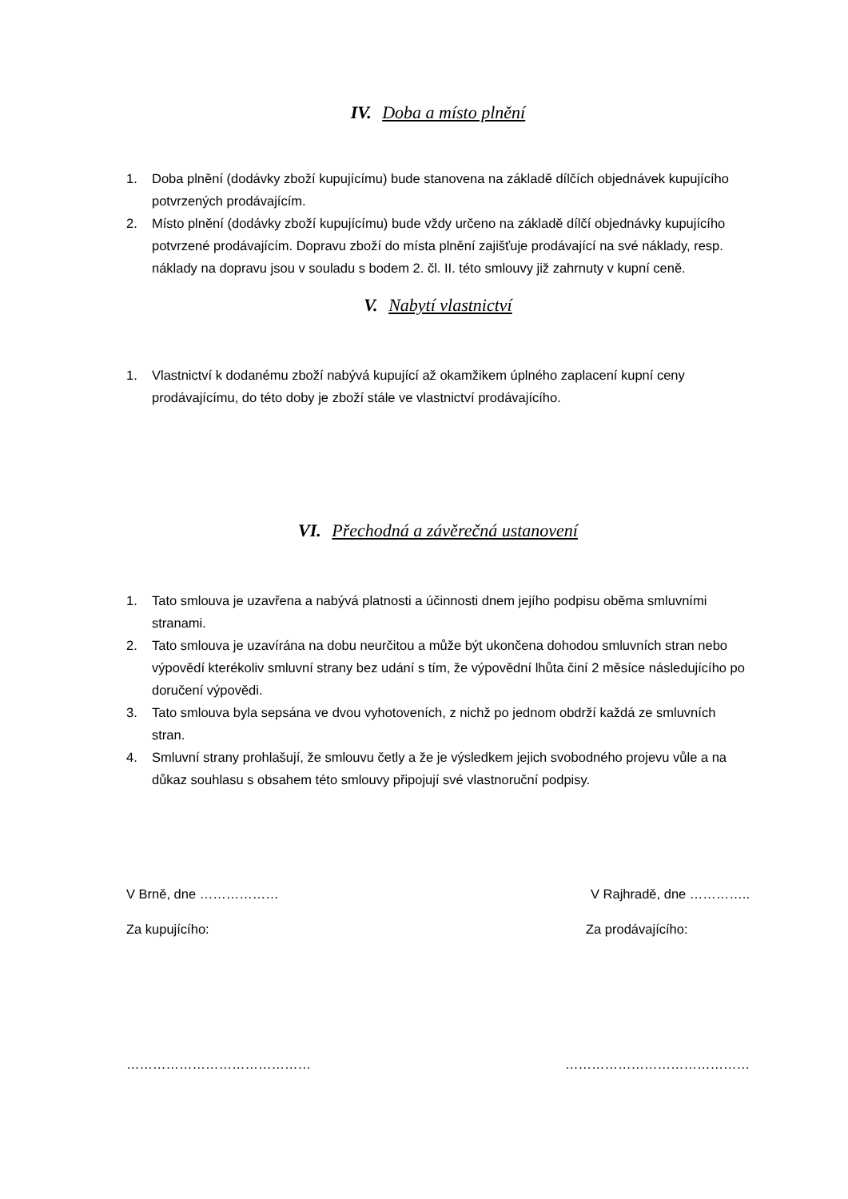IV. Doba a místo plnění
1. Doba plnění (dodávky zboží kupujícímu) bude stanovena na základě dílčích objednávek kupujícího potvrzených prodávajícím.
2. Místo plnění (dodávky zboží kupujícímu) bude vždy určeno na základě dílčí objednávky kupujícího potvrzené prodávajícím. Dopravu zboží do místa plnění zajišťuje prodávající na své náklady, resp. náklady na dopravu jsou v souladu s bodem 2. čl. II. této smlouvy již zahrnuty v kupní ceně.
V. Nabytí vlastnictví
1. Vlastnictví k dodanému zboží nabývá kupující až okamžikem úplného zaplacení kupní ceny prodávajícímu, do této doby je zboží stále ve vlastnictví prodávajícího.
VI. Přechodná a závěrečná ustanovení
1. Tato smlouva je uzavřena a nabývá platnosti a účinnosti dnem jejího podpisu oběma smluvními stranami.
2. Tato smlouva je uzavírána na dobu neurčitou a může být ukončena dohodou smluvních stran nebo výpovědí kterékoliv smluvní strany bez udání s tím, že výpovědní lhůta činí 2 měsíce následujícího po doručení výpovědi.
3. Tato smlouva byla sepsána ve dvou vyhotoveních, z nichž po jednom obdrží každá ze smluvních stran.
4. Smluvní strany prohlašují, že smlouvu četly a že je výsledkem jejich svobodného projevu vůle a na důkaz souhlasu s obsahem této smlouvy připojují své vlastnoruční podpisy.
V Brně, dne ……………… V Rajhradě, dne …………..
Za kupujícího: Za prodávajícího:
…………………………………… ……………………………………